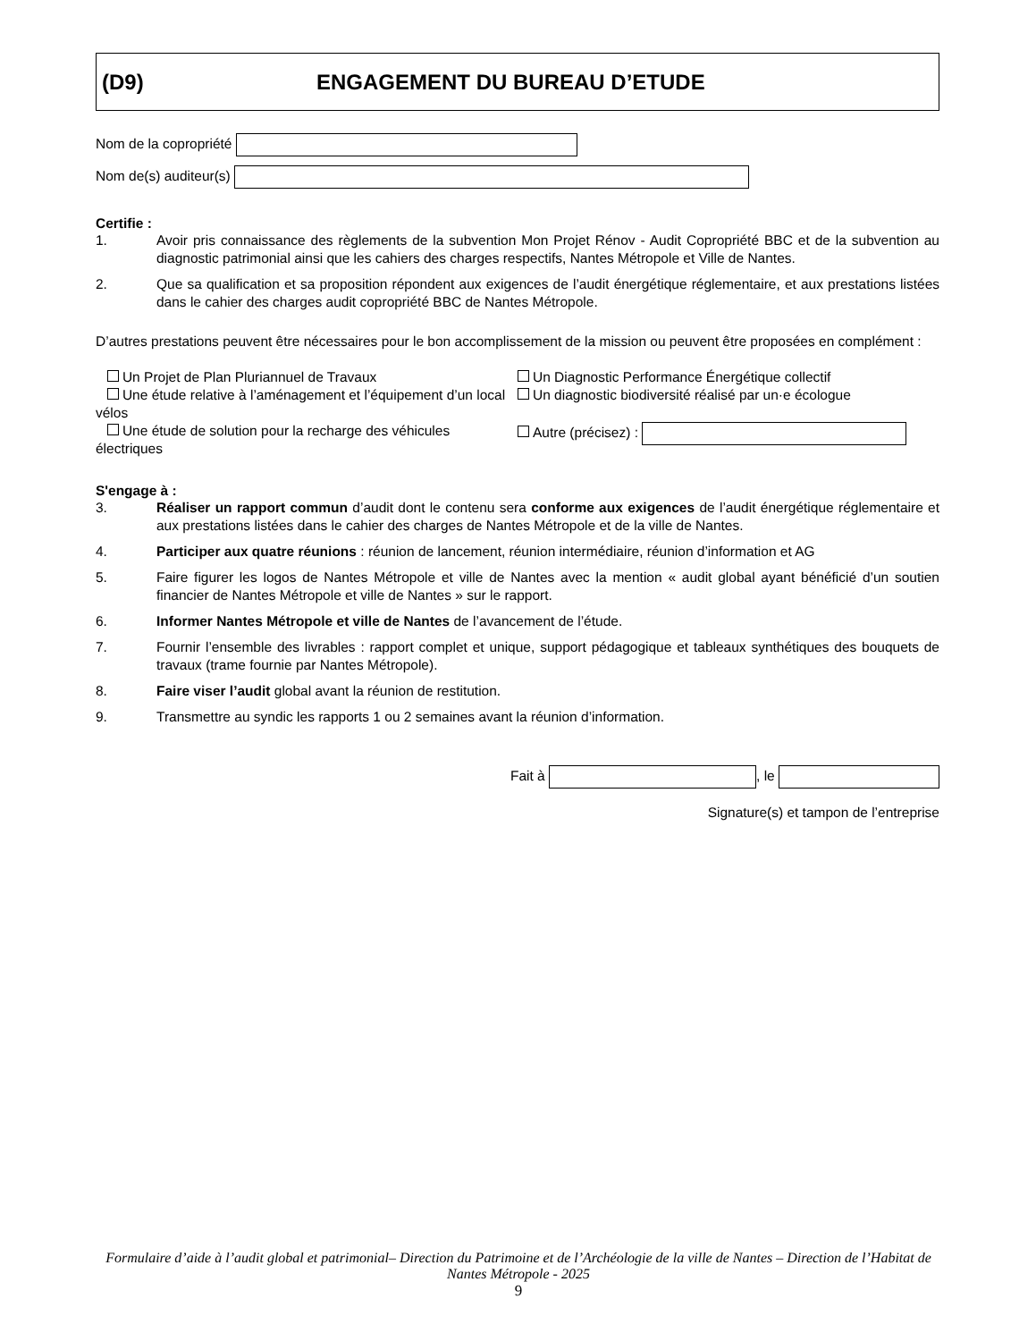(D9) ENGAGEMENT DU BUREAU D’ETUDE
Nom de la copropriété
Nom de(s) auditeur(s)
Certifie :
1. Avoir pris connaissance des règlements de la subvention Mon Projet Rénov - Audit Copropriété BBC et de la subvention au diagnostic patrimonial ainsi que les cahiers des charges respectifs, Nantes Métropole et Ville de Nantes.
2. Que sa qualification et sa proposition répondent aux exigences de l’audit énergétique réglementaire, et aux prestations listées dans le cahier des charges audit copropriété BBC de Nantes Métropole.
D’autres prestations peuvent être nécessaires pour le bon accomplissement de la mission ou peuvent être proposées en complément :
Un Projet de Plan Pluriannuel de Travaux
Un Diagnostic Performance Énergétique collectif
Une étude relative à l’aménagement et l’équipement d’un local vélos
Un diagnostic biodiversité réalisé par un·e écologue
Une étude de solution pour la recharge des véhicules électriques
Autre (précisez) :
S'engage à :
3. Réaliser un rapport commun d’audit dont le contenu sera conforme aux exigences de l’audit énergétique réglementaire et aux prestations listées dans le cahier des charges de Nantes Métropole et de la ville de Nantes.
4. Participer aux quatre réunions : réunion de lancement, réunion intermédiaire, réunion d’information et AG
5. Faire figurer les logos de Nantes Métropole et ville de Nantes avec la mention « audit global ayant bénéficié d’un soutien financier de Nantes Métropole et ville de Nantes » sur le rapport.
6. Informer Nantes Métropole et ville de Nantes de l’avancement de l’étude.
7. Fournir l’ensemble des livrables : rapport complet et unique, support pédagogique et tableaux synthétiques des bouquets de travaux (trame fournie par Nantes Métropole).
8. Faire viser l’audit global avant la réunion de restitution.
9. Transmettre au syndic les rapports 1 ou 2 semaines avant la réunion d’information.
Fait à , le
Signature(s) et tampon de l’entreprise
Formulaire d’aide à l’audit global et patrimonial– Direction du Patrimoine et de l’Archéologie de la ville de Nantes – Direction de l’Habitat de Nantes Métropole - 2025
9